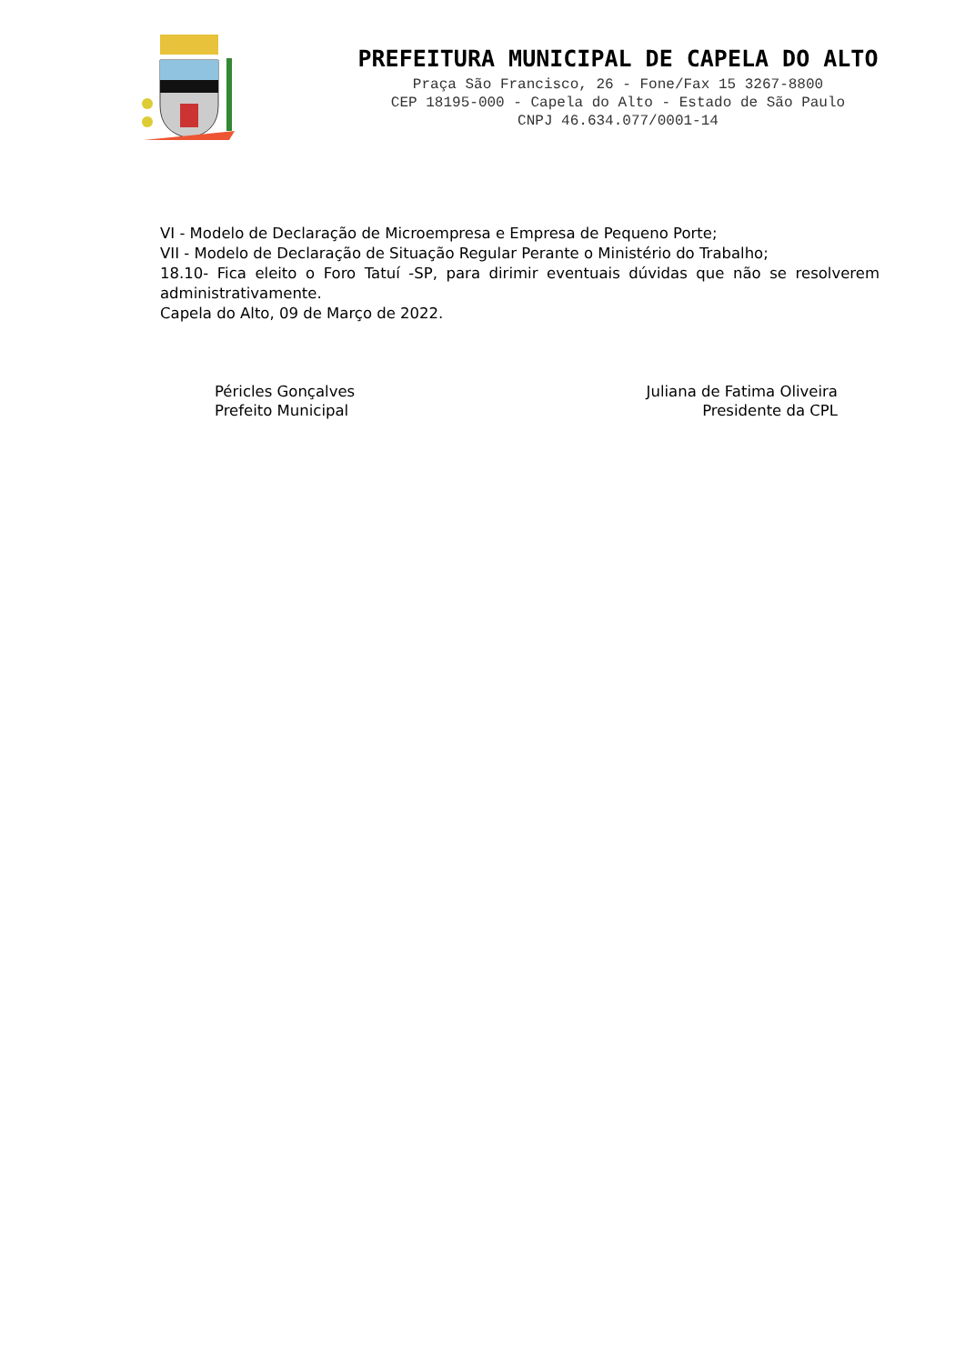PREFEITURA MUNICIPAL DE CAPELA DO ALTO
Praça São Francisco, 26 - Fone/Fax 15 3267-8800
CEP 18195-000 - Capela do Alto - Estado de São Paulo
CNPJ 46.634.077/0001-14
VI - Modelo de Declaração de Microempresa e Empresa de Pequeno Porte;
VII - Modelo de Declaração de Situação Regular Perante o Ministério do Trabalho;
18.10- Fica eleito o Foro Tatuí -SP, para dirimir eventuais dúvidas que não se resolverem administrativamente.
Capela do Alto, 09 de Março de 2022.
Péricles Gonçalves
Prefeito Municipal
Juliana de Fatima Oliveira
Presidente da CPL